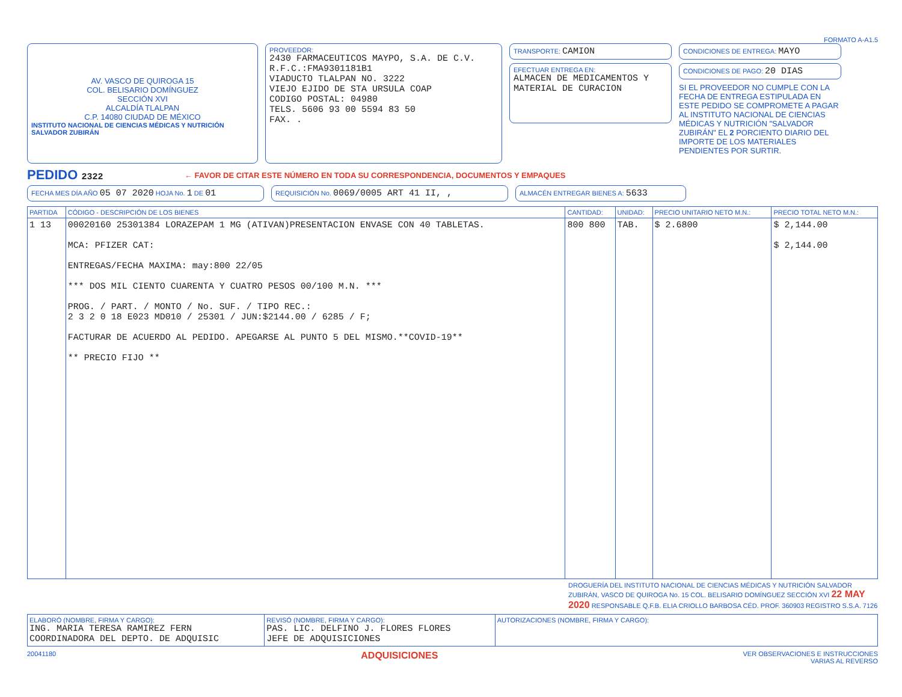FORMATO A-A1.5
AV. VASCO DE QUIROGA 15
COL. BELISARIO DOMÍNGUEZ
SECCIÓN XVI
ALCALDÍA TLALPAN
C.P. 14080 CIUDAD DE MÉXICO
INSTITUTO NACIONAL DE CIENCIAS MÉDICAS Y NUTRICIÓN SALVADOR ZUBIRÁN
PROVEEDOR:
2430 FARMACEUTICOS MAYPO, S.A. DE C.V.
R.F.C.:FMA9301181B1
VIADUCTO TLALPAN NO. 3222
VIEJO EJIDO DE STA URSULA COAP
CODIGO POSTAL: 04980
TELS. 5606 93 00 5594 83 50
FAX. .
TRANSPORTE: CAMION
EFECTUAR ENTREGA EN:
ALMACEN DE MEDICAMENTOS Y MATERIAL DE CURACION
CONDICIONES DE ENTREGA: MAYO
CONDICIONES DE PAGO: 20 DIAS
SI EL PROVEEDOR NO CUMPLE CON LA FECHA DE ENTREGA ESTIPULADA EN ESTE PEDIDO SE COMPROMETE A PAGAR AL INSTITUTO NACIONAL DE CIENCIAS MÉDICAS Y NUTRICIÓN "SALVADOR ZUBIRÁN" EL 2 PORCIENTO DIARIO DEL IMPORTE DE LOS MATERIALES PENDIENTES POR SURTIR.
PEDIDO 2322
← FAVOR DE CITAR ESTE NÚMERO EN TODA SU CORRESPONDENCIA, DOCUMENTOS Y EMPAQUES
FECHA MES DÍA AÑO 05 07 2020 HOJA No. 1 DE 01
REQUISICIÓN No. 0069/0005 ART 41 II, ,
ALMACÉN ENTREGAR BIENES A: 5633
| PARTIDA | CÓDIGO - DESCRIPCIÓN DE LOS BIENES | CANTIDAD: | UNIDAD: | PRECIO UNITARIO NETO M.N.: | PRECIO TOTAL NETO M.N.: |
| --- | --- | --- | --- | --- | --- |
| 1 13 | 00020160 25301384 LORAZEPAM 1 MG (ATIVAN)PRESENTACION ENVASE CON 40 TABLETAS. MCA: PFIZER CAT: ENTREGAS/FECHA MAXIMA: may:800 22/05 *** DOS MIL CIENTO CUARENTA Y CUATRO PESOS 00/100 M.N. *** PROG. / PART. / MONTO / No. SUF. / TIPO REC.: 2 3 2 0 18 E023 MD010 / 25301 / JUN:$2144.00 / 6285 / F; FACTURAR DE ACUERDO AL PEDIDO. APEGARSE AL PUNTO 5 DEL MISMO.**COVID-19** ** PRECIO FIJO ** | 800 800 | TAB. | $ 2.6800 | $ 2,144.00 $ 2,144.00 |
DROGUERÍA DEL INSTITUTO NACIONAL DE CIENCIAS MÉDICAS Y NUTRICIÓN SALVADOR ZUBIRÁN, VASCO DE QUIROGA No. 15 COL. BELISARIO DOMÍNGUEZ SECCIÓN XVI 22 MAY 2020 RESPONSABLE Q.F.B. ELIA CRIOLLO BARBOSA CÉD. PROF. 360903 REGISTRO S.S.A. 7126
| ELABORÓ (NOMBRE, FIRMA Y CARGO): ING. MARIA TERESA RAMIREZ FERN COORDINADORA DEL DEPTO. DE ADQUISIC | REVISÓ (NOMBRE, FIRMA Y CARGO): PAS. LIC. DELFINO J. FLORES FLORES JEFE DE ADQUISICIONES | AUTORIZACIONES (NOMBRE, FIRMA Y CARGO): |
20041180 ADQUISICIONES VER OBSERVACIONES E INSTRUCCIONES
VARIAS AL REVERSO